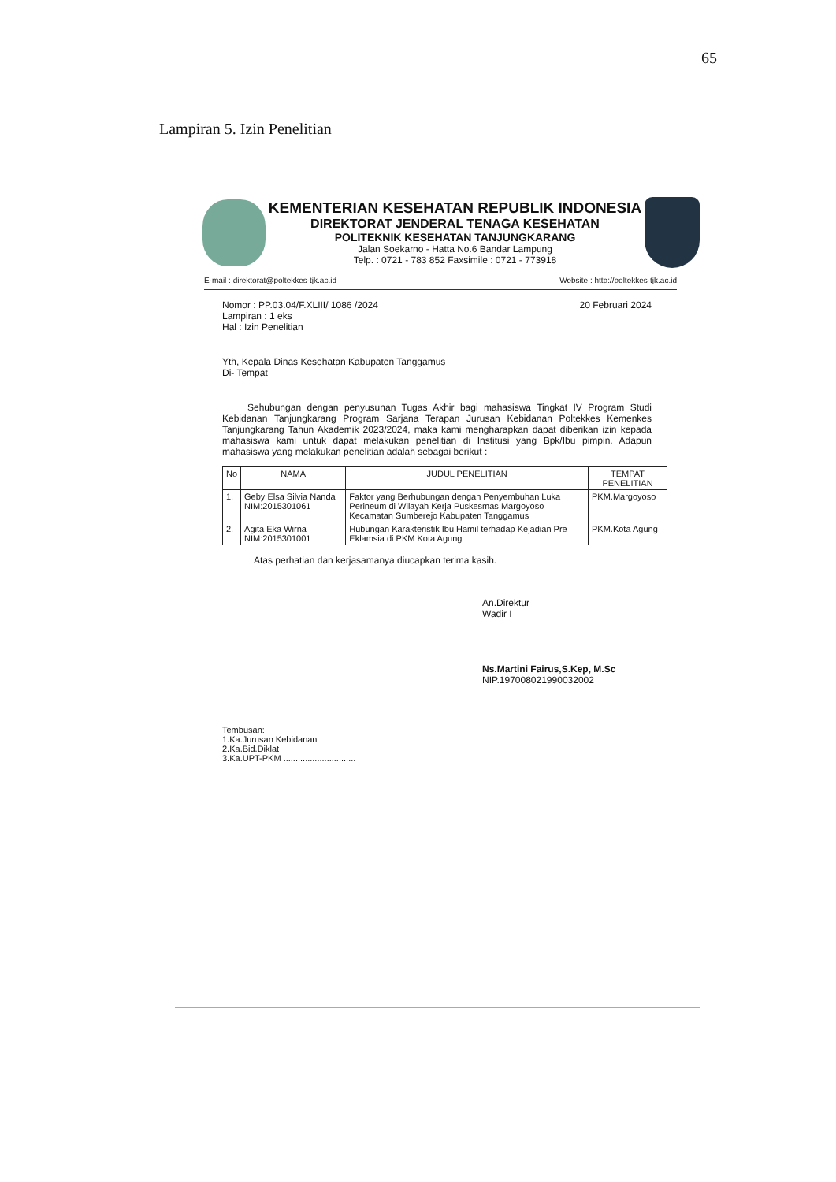65
Lampiran 5. Izin Penelitian
KEMENTERIAN KESEHATAN REPUBLIK INDONESIA
DIREKTORAT JENDERAL TENAGA KESEHATAN
POLITEKNIK KESEHATAN TANJUNGKARANG
Jalan Soekarno - Hatta No.6 Bandar Lampung
Telp. : 0721 - 783 852 Faxsimile : 0721 - 773918
E-mail : direktorat@poltekkes-tjk.ac.id Website : http://poltekkes-tjk.ac.id
Nomor : PP.03.04/F.XLIII/ 1086 /2024
Lampiran : 1 eks
Hal : Izin Penelitian
20 Februari 2024
Yth, Kepala Dinas Kesehatan Kabupaten Tanggamus
Di- Tempat
Sehubungan dengan penyusunan Tugas Akhir bagi mahasiswa Tingkat IV Program Studi Kebidanan Tanjungkarang Program Sarjana Terapan Jurusan Kebidanan Poltekkes Kemenkes Tanjungkarang Tahun Akademik 2023/2024, maka kami mengharapkan dapat diberikan izin kepada mahasiswa kami untuk dapat melakukan penelitian di Institusi yang Bpk/Ibu pimpin. Adapun mahasiswa yang melakukan penelitian adalah sebagai berikut :
| No | NAMA | JUDUL PENELITIAN | TEMPAT PENELITIAN |
| --- | --- | --- | --- |
| 1. | Geby Elsa Silvia Nanda NIM:2015301061 | Faktor yang Berhubungan dengan Penyembuhan Luka Perineum di Wilayah Kerja Puskesmas Margoyoso Kecamatan Sumberejo Kabupaten Tanggamus | PKM.Margoyoso |
| 2. | Agita Eka Wirna NIM:2015301001 | Hubungan Karakteristik Ibu Hamil terhadap Kejadian Pre Eklamsia di PKM Kota Agung | PKM.Kota Agung |
Atas perhatian dan kerjasamanya diucapkan terima kasih.
An.Direktur
Wadir I
Ns.Martini Fairus,S.Kep, M.Sc
NIP.197008021990032002
Tembusan:
1.Ka.Jurusan Kebidanan
2.Ka.Bid.Diklat
3.Ka.UPT-PKM ..............................